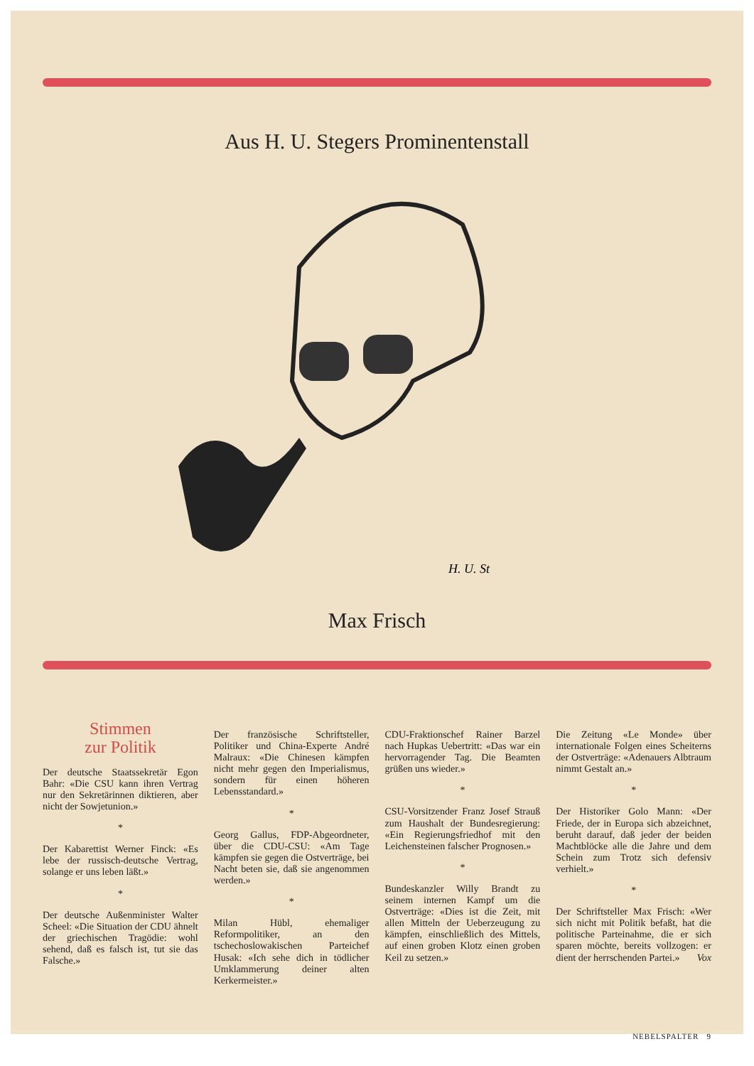Aus H. U. Stegers Prominentenstall
H. U. St
Max Frisch
Stimmen
zur Politik
Der deutsche Staatssekretär Egon Bahr: «Die CSU kann ihren Vertrag nur den Sekretärinnen diktieren, aber nicht der Sowjetunion.»
*
Der Kabarettist Werner Finck: «Es lebe der russisch-deutsche Vertrag, solange er uns leben läßt.»
*
Der deutsche Außenminister Walter Scheel: «Die Situation der CDU ähnelt der griechischen Tragödie: wohl sehend, daß es falsch ist, tut sie das Falsche.»
Der französische Schriftsteller, Politiker und China-Experte André Malraux: «Die Chinesen kämpfen nicht mehr gegen den Imperialismus, sondern für einen höheren Lebensstandard.»
*
Georg Gallus, FDP-Abgeordneter, über die CDU-CSU: «Am Tage kämpfen sie gegen die Ostverträge, bei Nacht beten sie, daß sie angenommen werden.»
*
Milan Hübl, ehemaliger Reformpolitiker, an den tschechoslowakischen Parteichef Husak: «Ich sehe dich in tödlicher Umklammerung deiner alten Kerkermeister.»
CDU-Fraktionschef Rainer Barzel nach Hupkas Uebertritt: «Das war ein hervorragender Tag. Die Beamten grüßen uns wieder.»
*
CSU-Vorsitzender Franz Josef Strauß zum Haushalt der Bundesregierung: «Ein Regierungsfriedhof mit den Leichensteinen falscher Prognosen.»
*
Bundeskanzler Willy Brandt zu seinem internen Kampf um die Ostverträge: «Dies ist die Zeit, mit allen Mitteln der Ueberzeugung zu kämpfen, einschließlich des Mittels, auf einen groben Klotz einen groben Keil zu setzen.»
Die Zeitung «Le Monde» über internationale Folgen eines Scheiterns der Ostverträge: «Adenauers Albtraum nimmt Gestalt an.»
*
Der Historiker Golo Mann: «Der Friede, der in Europa sich abzeichnet, beruht darauf, daß jeder der beiden Machtblöcke alle die Jahre und dem Schein zum Trotz sich defensiv verhielt.»
*
Der Schriftsteller Max Frisch: «Wer sich nicht mit Politik befaßt, hat die politische Parteinahme, die er sich sparen möchte, bereits vollzogen: er dient der herrschenden Partei.» Vox
NEBELSPALTER 9